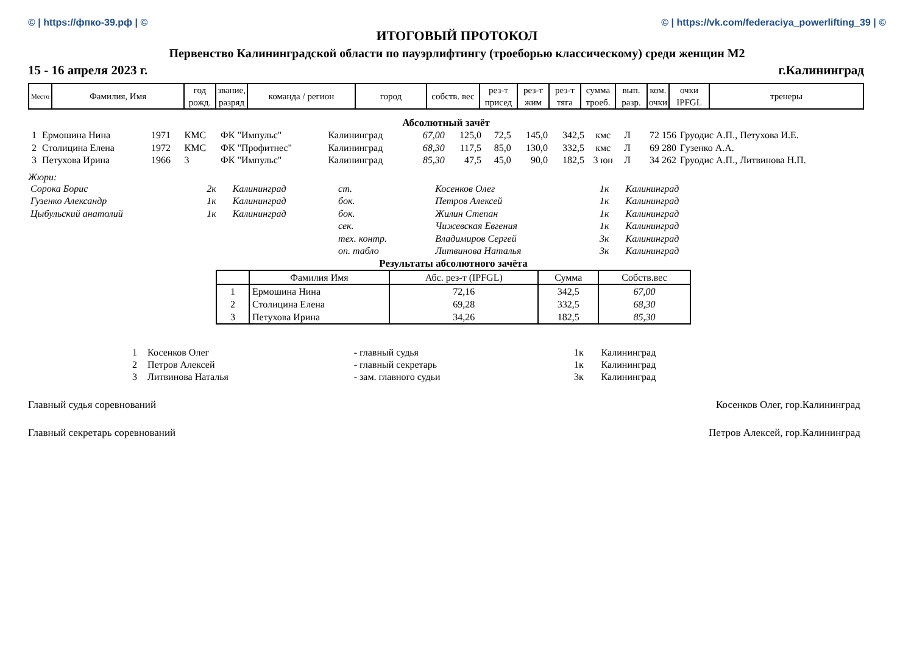© | https://фпко-39.рф | © © | https://vk.com/federaciya_powerlifting_39 | ©
ИТОГОВЫЙ ПРОТОКОЛ
Первенство Калининградской области по пауэрлифтингу (троеборью классическому) среди женщин М2
15 - 16 апреля 2023 г. г.Калининград
| Место | Фамилия, Имя | год рожд. | звание, разряд | команда / регион | город | собств. вес | рез-т присед | рез-т жим | рез-т тяга | сумма троеб. | вып. разр. | ком. очки | очки IPFGL | тренеры |
| --- | --- | --- | --- | --- | --- | --- | --- | --- | --- | --- | --- | --- | --- | --- |
Абсолютный зачёт
| 1 | Ермошина Нина | 1971 | КМС | ФК "Импульс" | Калининград | 67,00 | 125,0 | 72,5 | 145,0 | 342,5 | кмс | Л | 72 156 | Груодис А.П., Петухова И.Е. |
| 2 | Столицина Елена | 1972 | КМС | ФК "Профитнес" | Калининград | 68,30 | 117,5 | 85,0 | 130,0 | 332,5 | кмс | Л | 69 280 | Гузенко А.А. |
| 3 | Петухова Ирина | 1966 | 3 | ФК "Импульс" | Калининград | 85,30 | 47,5 | 45,0 | 90,0 | 182,5 | 3 юн | Л | 34 262 | Груодис А.П., Литвинова Н.П. |
Жюри:
| Сорока Борис | 2к | Калининград | ст. | Косенков Олег | 1к | Калининград |
| Гузенко Александр | 1к | Калининград | бок. | Петров Алексей | 1к | Калининград |
| Цыбульский анатолий | 1к | Калининград | бок. | Жилин Степан | 1к | Калининград |
| | | | сек. | Чижевская Евгения | 1к | Калининград |
| | | | тех. контр. | Владимиров Сергей | 3к | Калининград |
| | | | оп. табло | Литвинова Наталья | 3к | Калининград |
Результаты абсолютного зачёта
| | Фамилия Имя | Абс. рез-т (IPFGL) | Сумма | Собств.вес |
| --- | --- | --- | --- | --- |
| 1 | Ермошина Нина | 72,16 | 342,5 | 67,00 |
| 2 | Столицина Елена | 69,28 | 332,5 | 68,30 |
| 3 | Петухова Ирина | 34,26 | 182,5 | 85,30 |
| 1 | Косенков Олег | - главный судья | 1к | Калининград |
| 2 | Петров Алексей | - главный секретарь | 1к | Калининград |
| 3 | Литвинова Наталья | - зам. главного судьи | 3к | Калининград |
Главный судья соревнований Косенков Олег, гор.Калининград
Главный секретарь соревнований Петров Алексей, гор.Калининград